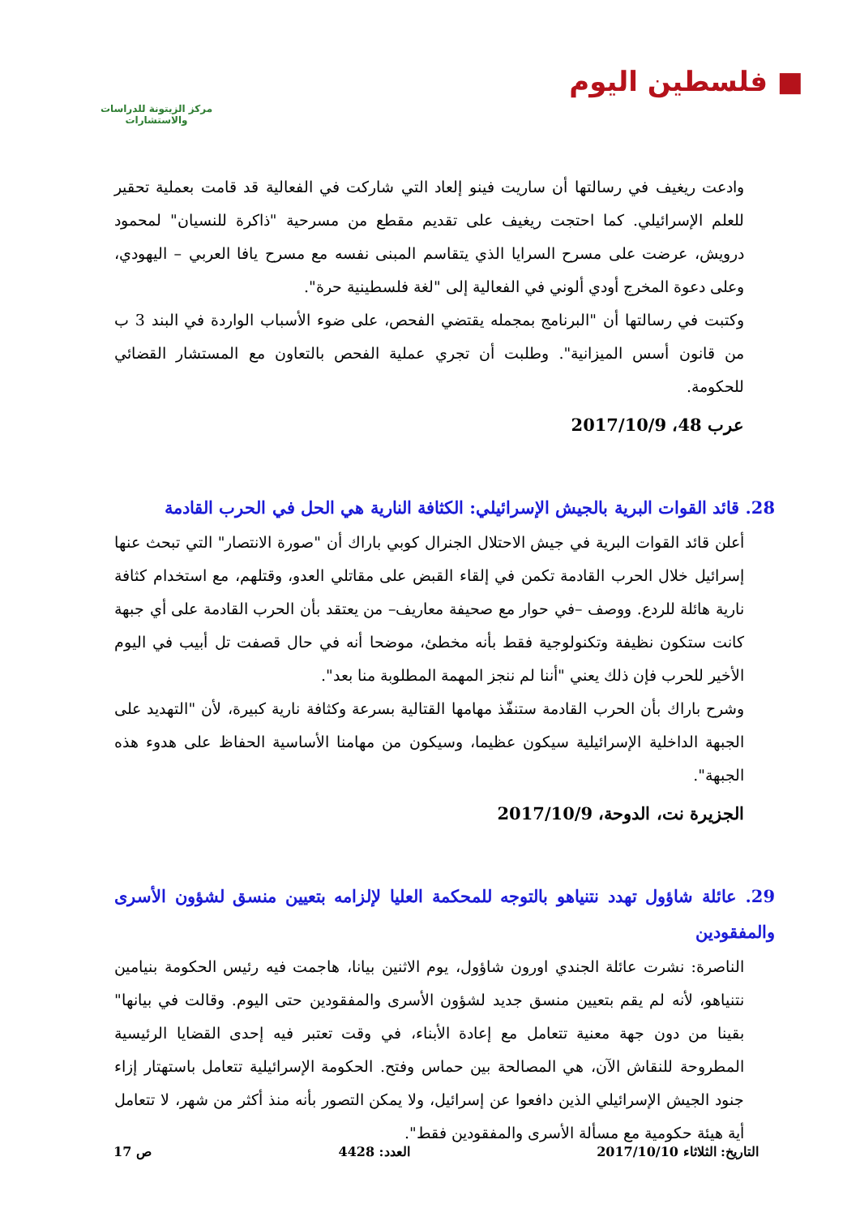■ فلسطين اليوم
مركز الزيتونة للدراسات والاستشارات
وادعت ريغيف في رسالتها أن ساريت فينو إلعاد التي شاركت في الفعالية قد قامت بعملية تحقير للعلم الإسرائيلي. كما احتجت ريغيف على تقديم مقطع من مسرحية "ذاكرة للنسيان" لمحمود درويش، عرضت على مسرح السرايا الذي يتقاسم المبنى نفسه مع مسرح يافا العربي – اليهودي، وعلى دعوة المخرج أودي ألوني في الفعالية إلى "لغة فلسطينية حرة".
وكتبت في رسالتها أن "البرنامج بمجمله يقتضي الفحص، على ضوء الأسباب الواردة في البند 3 ب من قانون أسس الميزانية". وطلبت أن تجري عملية الفحص بالتعاون مع المستشار القضائي للحكومة.
عرب 48، 2017/10/9
28. قائد القوات البرية بالجيش الإسرائيلي: الكثافة النارية هي الحل في الحرب القادمة
أعلن قائد القوات البرية في جيش الاحتلال الجنرال كوبي باراك أن "صورة الانتصار" التي تبحث عنها إسرائيل خلال الحرب القادمة تكمن في إلقاء القبض على مقاتلي العدو، وقتلهم، مع استخدام كثافة نارية هائلة للردع. ووصف –في حوار مع صحيفة معاريف– من يعتقد بأن الحرب القادمة على أي جبهة كانت ستكون نظيفة وتكنولوجية فقط بأنه مخطئ، موضحا أنه في حال قصفت تل أبيب في اليوم الأخير للحرب فإن ذلك يعني "أننا لم ننجز المهمة المطلوبة منا بعد".
وشرح باراك بأن الحرب القادمة ستنفّذ مهامها القتالية بسرعة وكثافة نارية كبيرة، لأن "التهديد على الجبهة الداخلية الإسرائيلية سيكون عظيما، وسيكون من مهامنا الأساسية الحفاظ على هدوء هذه الجبهة".
الجزيرة نت، الدوحة، 2017/10/9
29. عائلة شاؤول تهدد نتنياهو بالتوجه للمحكمة العليا لإلزامه بتعيين منسق لشؤون الأسرى والمفقودين
الناصرة: نشرت عائلة الجندي اورون شاؤول، يوم الاثنين بيانا، هاجمت فيه رئيس الحكومة بنيامين نتنياهو، لأنه لم يقم بتعيين منسق جديد لشؤون الأسرى والمفقودين حتى اليوم. وقالت في بيانها" بقينا من دون جهة معنية تتعامل مع إعادة الأبناء، في وقت تعتبر فيه إحدى القضايا الرئيسية المطروحة للنقاش الآن، هي المصالحة بين حماس وفتح. الحكومة الإسرائيلية تتعامل باستهتار إزاء جنود الجيش الإسرائيلي الذين دافعوا عن إسرائيل، ولا يمكن التصور بأنه منذ أكثر من شهر، لا تتعامل أية هيئة حكومية مع مسألة الأسرى والمفقودين فقط".
التاريخ: الثلاثاء 2017/10/10 العدد: 4428 ص 17